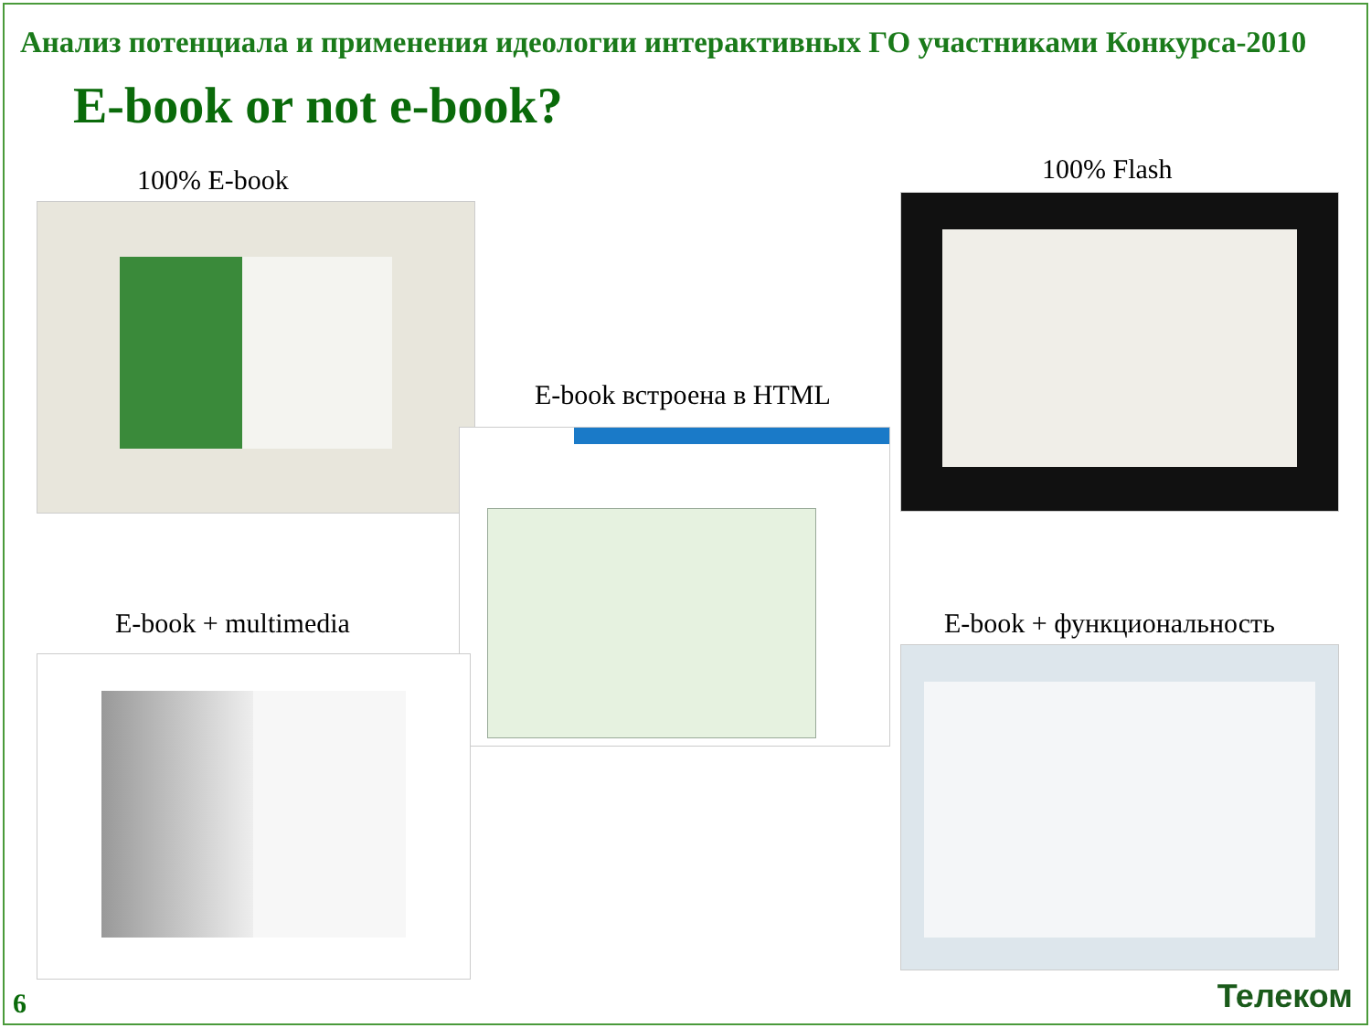Анализ потенциала и применения идеологии интерактивных ГО участниками Конкурса-2010
E-book or not e-book?
100% E-book 100% Flash
E-book встроена в HTML
E-book + multimedia E-book + функциональность
6 Телеком